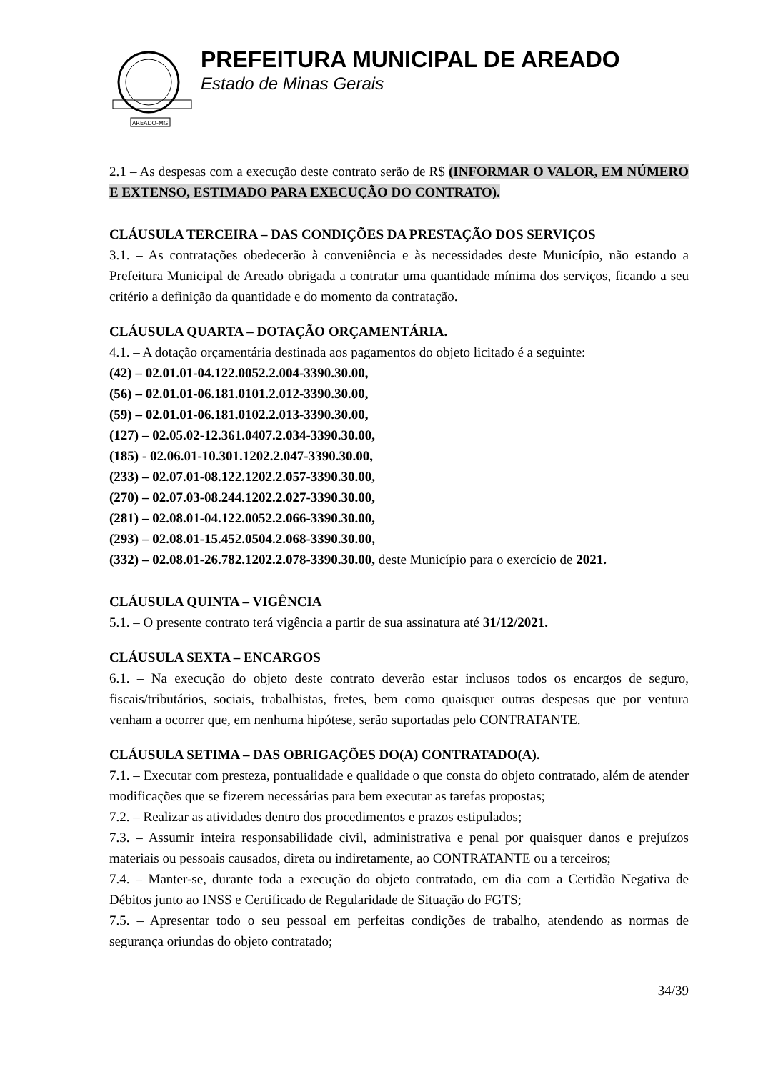AREADO-MG
PREFEITURA MUNICIPAL DE AREADO
Estado de Minas Gerais
2.1 – As despesas com a execução deste contrato serão de R$ (INFORMAR O VALOR, EM NÚMERO E EXTENSO, ESTIMADO PARA EXECUÇÃO DO CONTRATO).
CLÁUSULA TERCEIRA – DAS CONDIÇÕES DA PRESTAÇÃO DOS SERVIÇOS
3.1. – As contratações obedecerão à conveniência e às necessidades deste Município, não estando a Prefeitura Municipal de Areado obrigada a contratar uma quantidade mínima dos serviços, ficando a seu critério a definição da quantidade e do momento da contratação.
CLÁUSULA QUARTA – DOTAÇÃO ORÇAMENTÁRIA.
4.1. – A dotação orçamentária destinada aos pagamentos do objeto licitado é a seguinte:
(42) – 02.01.01-04.122.0052.2.004-3390.30.00,
(56) – 02.01.01-06.181.0101.2.012-3390.30.00,
(59) – 02.01.01-06.181.0102.2.013-3390.30.00,
(127) – 02.05.02-12.361.0407.2.034-3390.30.00,
(185) - 02.06.01-10.301.1202.2.047-3390.30.00,
(233) – 02.07.01-08.122.1202.2.057-3390.30.00,
(270) – 02.07.03-08.244.1202.2.027-3390.30.00,
(281) – 02.08.01-04.122.0052.2.066-3390.30.00,
(293) – 02.08.01-15.452.0504.2.068-3390.30.00,
(332) – 02.08.01-26.782.1202.2.078-3390.30.00, deste Município para o exercício de 2021.
CLÁUSULA QUINTA – VIGÊNCIA
5.1. – O presente contrato terá vigência a partir de sua assinatura até 31/12/2021.
CLÁUSULA SEXTA – ENCARGOS
6.1. – Na execução do objeto deste contrato deverão estar inclusos todos os encargos de seguro, fiscais/tributários, sociais, trabalhistas, fretes, bem como quaisquer outras despesas que por ventura venham a ocorrer que, em nenhuma hipótese, serão suportadas pelo CONTRATANTE.
CLÁUSULA SETIMA – DAS OBRIGAÇÕES DO(A) CONTRATADO(A).
7.1. – Executar com presteza, pontualidade e qualidade o que consta do objeto contratado, além de atender modificações que se fizerem necessárias para bem executar as tarefas propostas;
7.2. – Realizar as atividades dentro dos procedimentos e prazos estipulados;
7.3. – Assumir inteira responsabilidade civil, administrativa e penal por quaisquer danos e prejuízos materiais ou pessoais causados, direta ou indiretamente, ao CONTRATANTE ou a terceiros;
7.4. – Manter-se, durante toda a execução do objeto contratado, em dia com a Certidão Negativa de Débitos junto ao INSS e Certificado de Regularidade de Situação do FGTS;
7.5. – Apresentar todo o seu pessoal em perfeitas condições de trabalho, atendendo as normas de segurança oriundas do objeto contratado;
34/39